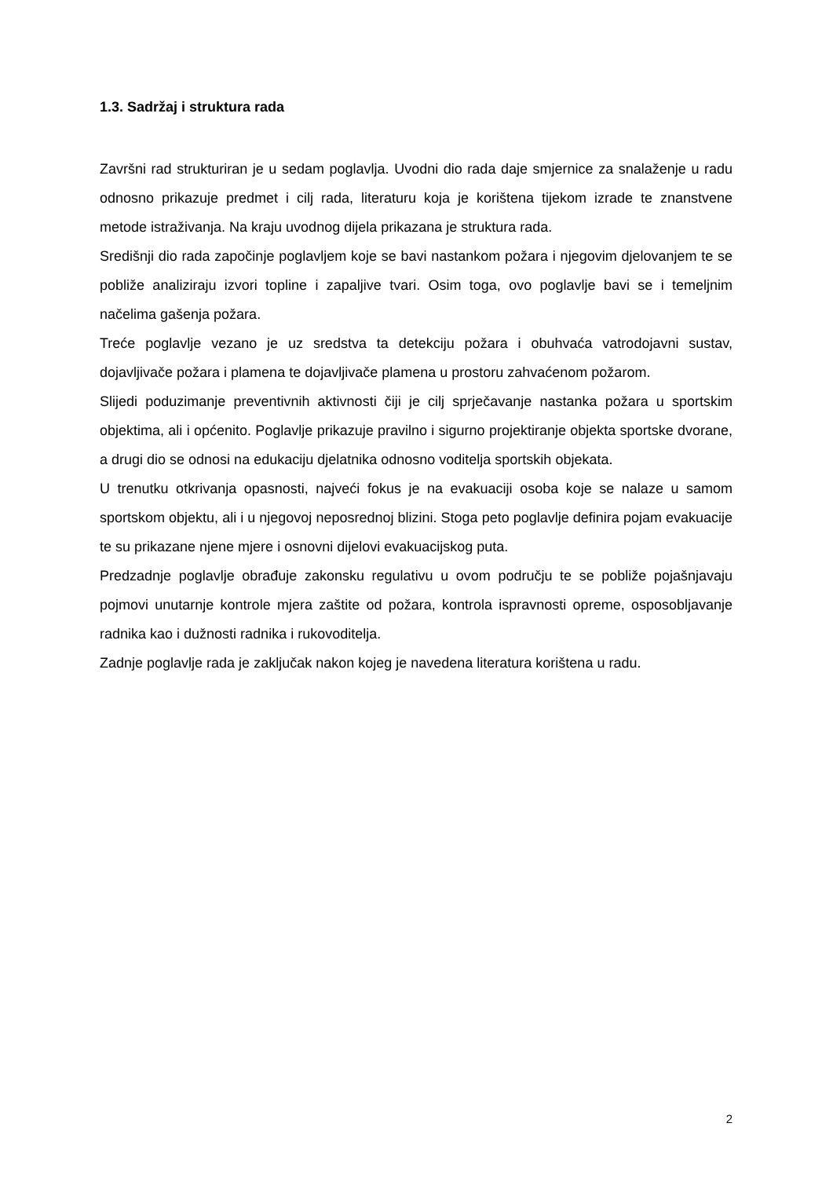1.3. Sadržaj i struktura rada
Završni rad strukturiran je u sedam poglavlja. Uvodni dio rada daje smjernice za snalaženje u radu odnosno prikazuje predmet i cilj rada, literaturu koja je korištena tijekom izrade te znanstvene metode istraživanja. Na kraju uvodnog dijela prikazana je struktura rada.
Središnji dio rada započinje poglavljem koje se bavi nastankom požara i njegovim djelovanjem te se pobliže analiziraju izvori topline i zapaljive tvari. Osim toga, ovo poglavlje bavi se i temeljnim načelima gašenja požara.
Treće poglavlje vezano je uz sredstva ta detekciju požara i obuhvaća vatrodojavni sustav, dojavljivače požara i plamena te dojavljivače plamena u prostoru zahvaćenom požarom.
Slijedi poduzimanje preventivnih aktivnosti čiji je cilj sprječavanje nastanka požara u sportskim objektima, ali i općenito. Poglavlje prikazuje pravilno i sigurno projektiranje objekta sportske dvorane, a drugi dio se odnosi na edukaciju djelatnika odnosno voditelja sportskih objekata.
U trenutku otkrivanja opasnosti, najveći fokus je na evakuaciji osoba koje se nalaze u samom sportskom objektu, ali i u njegovoj neposrednoj blizini. Stoga peto poglavlje definira pojam evakuacije te su prikazane njene mjere i osnovni dijelovi evakuacijskog puta.
Predzadnje poglavlje obrađuje zakonsku regulativu u ovom području te se pobliže pojašnjavaju pojmovi unutarnje kontrole mjera zaštite od požara, kontrola ispravnosti opreme, osposobljavanje radnika kao i dužnosti radnika i rukovoditelja.
Zadnje poglavlje rada je zaključak nakon kojeg je navedena literatura korištena u radu.
2